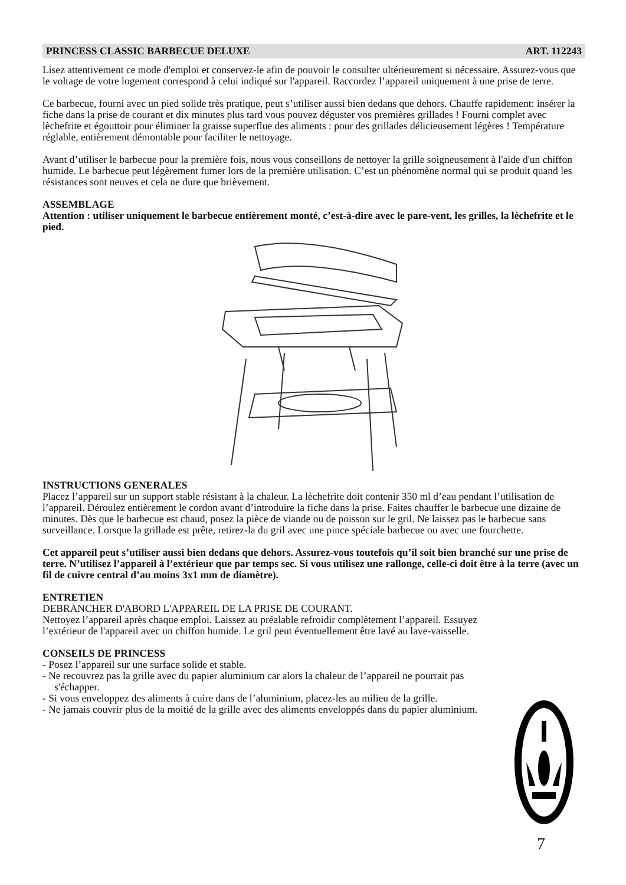PRINCESS CLASSIC BARBECUE DELUXE ART. 112243
Lisez attentivement ce mode d'emploi et conservez-le afin de pouvoir le consulter ultérieurement si nécessaire. Assurez-vous que le voltage de votre logement correspond à celui indiqué sur l'appareil. Raccordez l’appareil uniquement à une prise de terre.
Ce barbecue, fourni avec un pied solide très pratique, peut s’utiliser aussi bien dedans que dehors. Chauffe rapidement: insérer la fiche dans la prise de courant et dix minutes plus tard vous pouvez déguster vos premières grillades ! Fourni complet avec lèchefrite et égouttoir pour éliminer la graisse superflue des aliments : pour des grillades délicieusement légères ! Température réglable, entièrement démontable pour faciliter le nettoyage.
Avant d’utiliser le barbecue pour la première fois, nous vous conseillons de nettoyer la grille soigneusement à l'aide d'un chiffon humide. Le barbecue peut légèrement fumer lors de la première utilisation. C’est un phénomène normal qui se produit quand les résistances sont neuves et cela ne dure que brièvement.
ASSEMBLAGE
Attention : utiliser uniquement le barbecue entièrement monté, c’est-à-dire avec le pare-vent, les grilles, la lèchefrite et le pied.
INSTRUCTIONS GENERALES
Placez l’appareil sur un support stable résistant à la chaleur. La lèchefrite doit contenir 350 ml d’eau pendant l’utilisation de l’appareil. Déroulez entièrement le cordon avant d’introduire la fiche dans la prise. Faites chauffer le barbecue une dizaine de minutes. Dès que le barbecue est chaud, posez la pièce de viande ou de poisson sur le gril. Ne laissez pas le barbecue sans surveillance. Lorsque la grillade est prête, retirez-la du gril avec une pince spéciale barbecue ou avec une fourchette.
Cet appareil peut s’utiliser aussi bien dedans que dehors. Assurez-vous toutefois qu’il soit bien branché sur une prise de terre. N’utilisez l’appareil à l’extérieur que par temps sec. Si vous utilisez une rallonge, celle-ci doit être à la terre (avec un fil de cuivre central d’au moins 3x1 mm de diamètre).
ENTRETIEN
DEBRANCHER D'ABORD L'APPAREIL DE LA PRISE DE COURANT.
Nettoyez l’appareil après chaque emploi. Laissez au préalable refroidir complètement l’appareil. Essuyez l’extérieur de l'appareil avec un chiffon humide. Le gril peut éventuellement être lavé au lave-vaisselle.
CONSEILS DE PRINCESS
- Posez l’appareil sur une surface solide et stable.
- Ne recouvrez pas la grille avec du papier aluminium car alors la chaleur de l’appareil ne pourrait pas s'échapper.
- Si vous enveloppez des aliments à cuire dans de l’aluminium, placez-les au milieu de la grille.
- Ne jamais couvrir plus de la moitié de la grille avec des aliments enveloppés dans du papier aluminium.
7